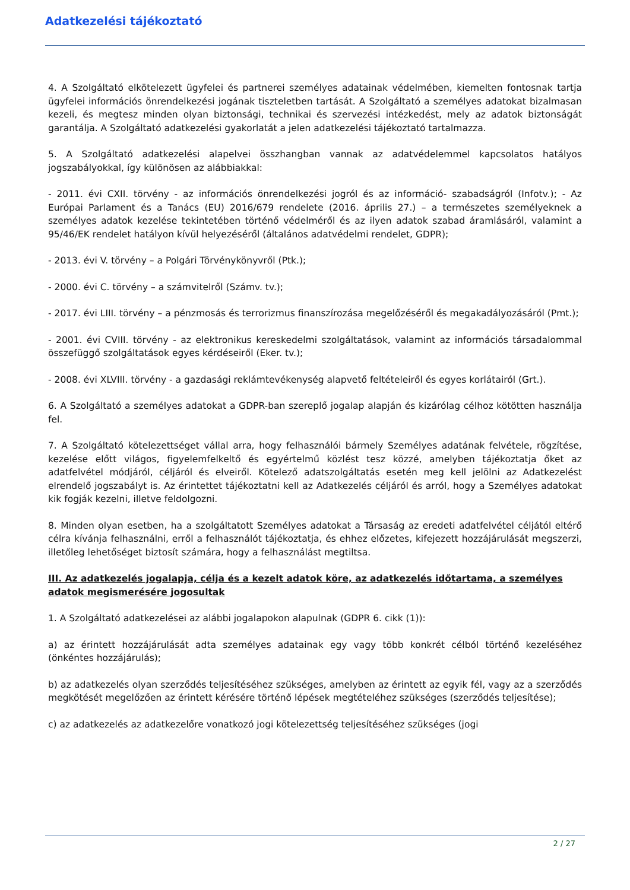Adatkezelési tájékoztató
4. A Szolgáltató elkötelezett ügyfelei és partnerei személyes adatainak védelmében, kiemelten fontosnak tartja ügyfelei információs önrendelkezési jogának tiszteletben tartását. A Szolgáltató a személyes adatokat bizalmasan kezeli, és megtesz minden olyan biztonsági, technikai és szervezési intézkedést, mely az adatok biztonságát garantálja. A Szolgáltató adatkezelési gyakorlatát a jelen adatkezelési tájékoztató tartalmazza.
5. A Szolgáltató adatkezelési alapelvei összhangban vannak az adatvédelemmel kapcsolatos hatályos jogszabályokkal, így különösen az alábbiakkal:
- 2011. évi CXII. törvény - az információs önrendelkezési jogról és az információ- szabadságról (Infotv.); - Az Európai Parlament és a Tanács (EU) 2016/679 rendelete (2016. április 27.) – a természetes személyeknek a személyes adatok kezelése tekintetében történő védelméről és az ilyen adatok szabad áramlásáról, valamint a 95/46/EK rendelet hatályon kívül helyezéséről (általános adatvédelmi rendelet, GDPR);
- 2013. évi V. törvény – a Polgári Törvénykönyvről (Ptk.);
- 2000. évi C. törvény – a számvitelről (Számv. tv.);
- 2017. évi LIII. törvény – a pénzmosás és terrorizmus finanszírozása megelőzéséről és megakadályozásáról (Pmt.);
- 2001. évi CVIII. törvény - az elektronikus kereskedelmi szolgáltatások, valamint az információs társadalommal összefüggő szolgáltatások egyes kérdéseiről (Eker. tv.);
- 2008. évi XLVIII. törvény - a gazdasági reklámtevékenység alapvető feltételeiről és egyes korlátairól (Grt.).
6. A Szolgáltató a személyes adatokat a GDPR-ban szereplő jogalap alapján és kizárólag célhoz kötötten használja fel.
7. A Szolgáltató kötelezettséget vállal arra, hogy felhasználói bármely Személyes adatának felvétele, rögzítése, kezelése előtt világos, figyelemfelkeltő és egyértelmű közlést tesz közzé, amelyben tájékoztatja őket az adatfelvétel módjáról, céljáról és elveiről. Kötelező adatszolgáltatás esetén meg kell jelölni az Adatkezelést elrendelő jogszabályt is. Az érintettet tájékoztatni kell az Adatkezelés céljáról és arról, hogy a Személyes adatokat kik fogják kezelni, illetve feldolgozni.
8. Minden olyan esetben, ha a szolgáltatott Személyes adatokat a Társaság az eredeti adatfelvétel céljától eltérő célra kívánja felhasználni, erről a felhasználót tájékoztatja, és ehhez előzetes, kifejezett hozzájárulását megszerzi, illetőleg lehetőséget biztosít számára, hogy a felhasználást megtiltsa.
III. Az adatkezelés jogalapja, célja és a kezelt adatok köre, az adatkezelés időtartama, a személyes adatok megismerésére jogosultak
1. A Szolgáltató adatkezelései az alábbi jogalapokon alapulnak (GDPR 6. cikk (1)):
a) az érintett hozzájárulását adta személyes adatainak egy vagy több konkrét célból történő kezeléséhez (önkéntes hozzájárulás);
b) az adatkezelés olyan szerződés teljesítéséhez szükséges, amelyben az érintett az egyik fél, vagy az a szerződés megkötését megelőzően az érintett kérésére történő lépések megtételéhez szükséges (szerződés teljesítése);
c) az adatkezelés az adatkezelőre vonatkozó jogi kötelezettség teljesítéséhez szükséges (jogi
2 / 27